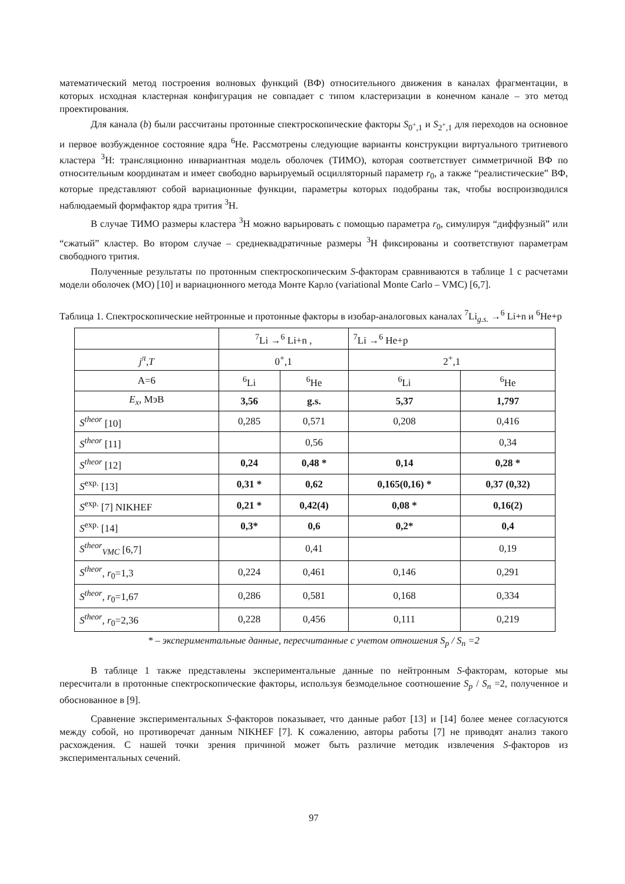математический метод построения волновых функций (ВФ) относительного движения в каналах фрагментации, в которых исходная кластерная конфигурация не совпадает с типом кластеризации в конечном канале – это метод проектирования.
Для канала (b) были рассчитаны протонные спектроскопические факторы S<sub>0<sup>+</sup>,1</sub> и S<sub>2<sup>+</sup>,1</sub> для переходов на основное и первое возбужденное состояние ядра <sup>6</sup>He. Рассмотрены следующие варианты конструкции виртуального тритиевого кластера <sup>3</sup>H: трансляционно инвариантная модель оболочек (ТИМО), которая соответствует симметричной ВФ по относительным координатам и имеет свободно варьируемый осцилляторный параметр r<sub>0</sub>, а также “реалистические” ВФ, которые представляют собой вариационные функции, параметры которых подобраны так, чтобы воспроизводился наблюдаемый формфактор ядра трития <sup>3</sup>H.
В случае ТИМО размеры кластера <sup>3</sup>H можно варьировать с помощью параметра r<sub>0</sub>, симулируя “диффузный” или “сжатый” кластер. Во втором случае – среднеквадратичные размеры <sup>3</sup>H фиксированы и соответствуют параметрам свободного трития.
Полученные результаты по протонным спектроскопическим S-факторам сравниваются в таблице 1 с расчетами модели оболочек (МО) [10] и вариационного метода Монте Карло (variational Monte Carlo – VMC) [6,7].
Таблица 1. Спектроскопические нейтронные и протонные факторы в изобар-аналоговых каналах <sup>7</sup>Li<sub>g.s.</sub> →<sup>6</sup> Li+n и <sup>6</sup>He+p
| | <sup>7</sup>Li →<sup>6</sup> Li+n , | | <sup>7</sup>Li →<sup>6</sup> He+p | |
| j<sup>π</sup> , T | 0<sup>+</sup>,1 | | 2<sup>+</sup>,1 | |
| A=6 | <sup>6</sup>Li | <sup>6</sup>He | <sup>6</sup>Li | <sup>6</sup>He |
| E<sub>x</sub> , МэВ | 3,56 | g.s. | 5,37 | 1,797 |
| S<sup>theor</sup> [10] | 0,285 | 0,571 | 0,208 | 0,416 |
| S<sup>theor</sup> [11] | | 0,56 | | 0,34 |
| S<sup>theor</sup> [12] | 0,24 | 0,48 * | 0,14 | 0,28 * |
| S<sup>exp.</sup> [13] | 0,31 * | 0,62 | 0,165(0,16) * | 0,37 (0,32) |
| S<sup>exp.</sup> [7] NIKHEF | 0,21 * | 0,42(4) | 0,08 * | 0,16(2) |
| S<sup>exp.</sup> [14] | 0,3* | 0,6 | 0,2* | 0,4 |
| S<sup>theor</sup><sub>VMC</sub> [6,7] | | 0,41 | | 0,19 |
| S<sup>theor</sup> , r<sub>0</sub>=1,3 | 0,224 | 0,461 | 0,146 | 0,291 |
| S<sup>theor</sup> , r<sub>0</sub>=1,67 | 0,286 | 0,581 | 0,168 | 0,334 |
| S<sup>theor</sup> , r<sub>0</sub>=2,36 | 0,228 | 0,456 | 0,111 | 0,219 |
* – экспериментальные данные, пересчитанные с учетом отношения S<sub>p</sub> / S<sub>n</sub> =2
В таблице 1 также представлены экспериментальные данные по нейтронным S-факторам, которые мы пересчитали в протонные спектроскопические факторы, используя безмодельное соотношение S<sub>p</sub> / S<sub>n</sub> =2, полученное и обоснованное в [9].
Сравнение экспериментальных S-факторов показывает, что данные работ [13] и [14] более менее согласуются между собой, но противоречат данным NIKHEF [7]. К сожалению, авторы работы [7] не приводят анализ такого расхождения. С нашей точки зрения причиной может быть различие методик извлечения S-факторов из экспериментальных сечений.
97